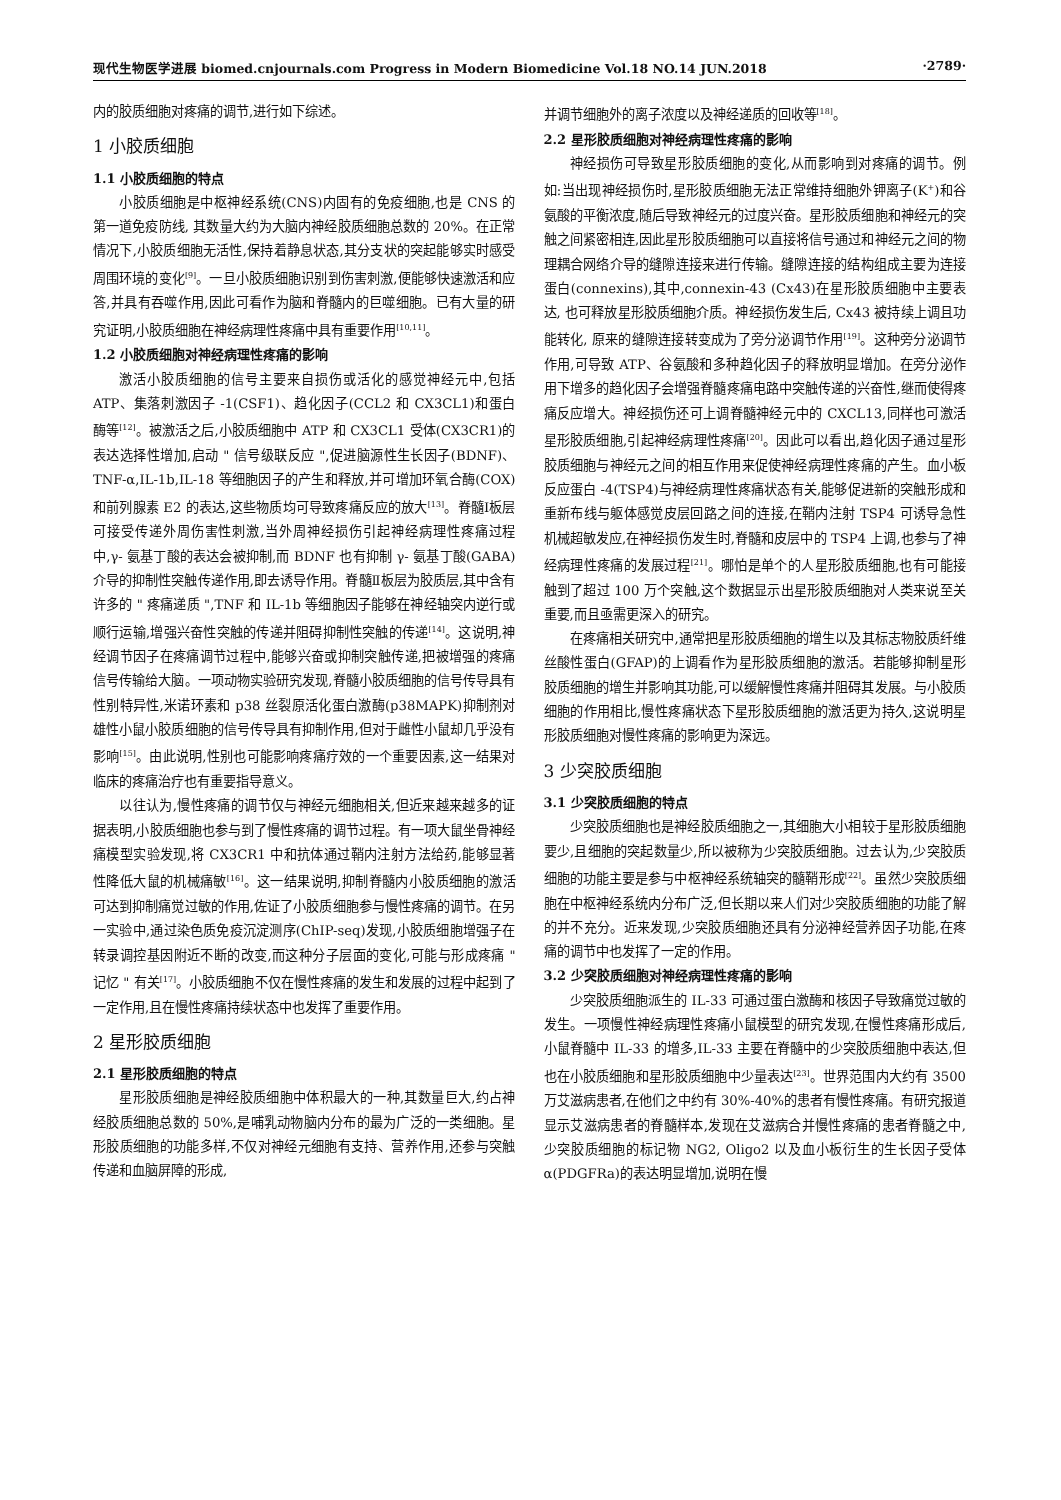现代生物医学进展 biomed.cnjournals.com Progress in Modern Biomedicine Vol.18 NO.14 JUN.2018 ·2789·
内的胶质细胞对疼痛的调节,进行如下综述。
1 小胶质细胞
1.1 小胶质细胞的特点
小胶质细胞是中枢神经系统(CNS)内固有的免疫细胞,也是 CNS 的第一道免疫防线, 其数量大约为大脑内神经胶质细胞总数的 20%。在正常情况下,小胶质细胞无活性,保持着静息状态,其分支状的突起能够实时感受周围环境的变化<sup>[9]</sup>。一旦小胶质细胞识别到伤害刺激,便能够快速激活和应答,并具有吞噬作用,因此可看作为脑和脊髓内的巨噬细胞。已有大量的研究证明,小胶质细胞在神经病理性疼痛中具有重要作用<sup>[10,11]</sup>。
1.2 小胶质细胞对神经病理性疼痛的影响
激活小胶质细胞的信号主要来自损伤或活化的感觉神经元中,包括 ATP、集落刺激因子 -1(CSF1)、趋化因子(CCL2 和 CX3CL1)和蛋白酶等<sup>[12]</sup>。被激活之后,小胶质细胞中 ATP 和 CX3CL1 受体(CX3CR1)的表达选择性增加,启动 " 信号级联反应 ",促进脑源性生长因子(BDNF)、TNF-α,IL-1b,IL-18 等细胞因子的产生和释放,并可增加环氧合酶(COX)和前列腺素 E2 的表达,这些物质均可导致疼痛反应的放大<sup>[13]</sup>。脊髓Ⅰ板层可接受传递外周伤害性刺激,当外周神经损伤引起神经病理性疼痛过程中,γ- 氨基丁酸的表达会被抑制,而 BDNF 也有抑制 γ- 氨基丁酸(GABA)介导的抑制性突触传递作用,即去诱导作用。脊髓Ⅱ板层为胶质层,其中含有许多的 " 疼痛递质 ",TNF 和 IL-1b 等细胞因子能够在神经轴突内逆行或顺行运输,增强兴奋性突触的传递并阻碍抑制性突触的传递<sup>[14]</sup>。这说明,神经调节因子在疼痛调节过程中,能够兴奋或抑制突触传递,把被增强的疼痛信号传输给大脑。一项动物实验研究发现,脊髓小胶质细胞的信号传导具有性别特异性,米诺环素和 p38 丝裂原活化蛋白激酶(p38MAPK)抑制剂对雄性小鼠小胶质细胞的信号传导具有抑制作用,但对于雌性小鼠却几乎没有影响<sup>[15]</sup>。由此说明,性别也可能影响疼痛疗效的一个重要因素,这一结果对临床的疼痛治疗也有重要指导意义。
以往认为,慢性疼痛的调节仅与神经元细胞相关,但近来越来越多的证据表明,小胶质细胞也参与到了慢性疼痛的调节过程。有一项大鼠坐骨神经痛模型实验发现,将 CX3CR1 中和抗体通过鞘内注射方法给药,能够显著性降低大鼠的机械痛敏<sup>[16]</sup>。这一结果说明,抑制脊髓内小胶质细胞的激活可达到抑制痛觉过敏的作用,佐证了小胶质细胞参与慢性疼痛的调节。在另一实验中,通过染色质免疫沉淀测序(ChIP-seq)发现,小胶质细胞增强子在转录调控基因附近不断的改变,而这种分子层面的变化,可能与形成疼痛 " 记忆 " 有关<sup>[17]</sup>。小胶质细胞不仅在慢性疼痛的发生和发展的过程中起到了一定作用,且在慢性疼痛持续状态中也发挥了重要作用。
2 星形胶质细胞
2.1 星形胶质细胞的特点
星形胶质细胞是神经胶质细胞中体积最大的一种,其数量巨大,约占神经胶质细胞总数的 50%,是哺乳动物脑内分布的最为广泛的一类细胞。星形胶质细胞的功能多样,不仅对神经元细胞有支持、营养作用,还参与突触传递和血脑屏障的形成,
并调节细胞外的离子浓度以及神经递质的回收等<sup>[18]</sup>。
2.2 星形胶质细胞对神经病理性疼痛的影响
神经损伤可导致星形胶质细胞的变化,从而影响到对疼痛的调节。例如:当出现神经损伤时,星形胶质细胞无法正常维持细胞外钾离子(K<sup>+</sup>)和谷氨酸的平衡浓度,随后导致神经元的过度兴奋。星形胶质细胞和神经元的突触之间紧密相连,因此星形胶质细胞可以直接将信号通过和神经元之间的物理耦合网络介导的缝隙连接来进行传输。缝隙连接的结构组成主要为连接蛋白(connexins),其中,connexin-43 (Cx43)在星形胶质细胞中主要表达, 也可释放星形胶质细胞介质。神经损伤发生后, Cx43 被持续上调且功能转化, 原来的缝隙连接转变成为了旁分泌调节作用<sup>[19]</sup>。这种旁分泌调节作用,可导致 ATP、谷氨酸和多种趋化因子的释放明显增加。在旁分泌作用下增多的趋化因子会增强脊髓疼痛电路中突触传递的兴奋性,继而使得疼痛反应增大。神经损伤还可上调脊髓神经元中的 CXCL13,同样也可激活星形胶质细胞,引起神经病理性疼痛<sup>[20]</sup>。因此可以看出,趋化因子通过星形胶质细胞与神经元之间的相互作用来促使神经病理性疼痛的产生。血小板反应蛋白 -4(TSP4)与神经病理性疼痛状态有关,能够促进新的突触形成和重新布线与躯体感觉皮层回路之间的连接,在鞘内注射 TSP4 可诱导急性机械超敏发应,在神经损伤发生时,脊髓和皮层中的 TSP4 上调,也参与了神经病理性疼痛的发展过程<sup>[21]</sup>。哪怕是单个的人星形胶质细胞,也有可能接触到了超过 100 万个突触,这个数据显示出星形胶质细胞对人类来说至关重要,而且亟需更深入的研究。
在疼痛相关研究中,通常把星形胶质细胞的增生以及其标志物胶质纤维丝酸性蛋白(GFAP)的上调看作为星形胶质细胞的激活。若能够抑制星形胶质细胞的增生并影响其功能,可以缓解慢性疼痛并阻碍其发展。与小胶质细胞的作用相比,慢性疼痛状态下星形胶质细胞的激活更为持久,这说明星形胶质细胞对慢性疼痛的影响更为深远。
3 少突胶质细胞
3.1 少突胶质细胞的特点
少突胶质细胞也是神经胶质细胞之一,其细胞大小相较于星形胶质细胞要少,且细胞的突起数量少,所以被称为少突胶质细胞。过去认为,少突胶质细胞的功能主要是参与中枢神经系统轴突的髓鞘形成<sup>[22]</sup>。虽然少突胶质细胞在中枢神经系统内分布广泛,但长期以来人们对少突胶质细胞的功能了解的并不充分。近来发现,少突胶质细胞还具有分泌神经营养因子功能,在疼痛的调节中也发挥了一定的作用。
3.2 少突胶质细胞对神经病理性疼痛的影响
少突胶质细胞派生的 IL-33 可通过蛋白激酶和核因子导致痛觉过敏的发生。一项慢性神经病理性疼痛小鼠模型的研究发现,在慢性疼痛形成后,小鼠脊髓中 IL-33 的增多,IL-33 主要在脊髓中的少突胶质细胞中表达,但也在小胶质细胞和星形胶质细胞中少量表达<sup>[23]</sup>。世界范围内大约有 3500 万艾滋病患者,在他们之中约有 30%-40%的患者有慢性疼痛。有研究报道显示艾滋病患者的脊髓样本,发现在艾滋病合并慢性疼痛的患者脊髓之中, 少突胶质细胞的标记物 NG2, Oligo2 以及血小板衍生的生长因子受体 α(PDGFRa)的表达明显增加,说明在慢